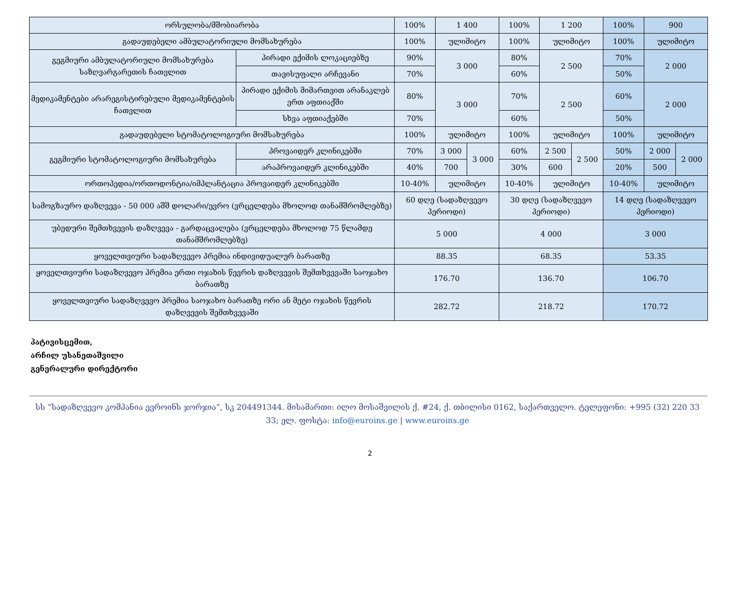| ორსულობა/მშობიარობა | | 100% | 1 400 | | 100% | 1 200 | | 100% | 900 | |
| გადაუდებელი ამბულატორიული მომსახურება | | 100% | ულიმიტო | | 100% | ულიმიტო | | 100% | ულიმიტო | |
| გეგმიური ამბულატორიული მომსახურება საზღვარგარეთის ჩათვლით | პირადი ექიმის ლოკაციებზე | 90% | 3 000 | | 80% | 2 500 | | 70% | 2 000 | |
| | თავისუფალი არჩევანი | 70% | | | 60% | | | 50% | | |
| მედიკამენტები არარეგისტირებული მედიკამენტების ჩათვლით | პირადი ექიმის მიმართვით არანაკლებ ერთ აფთიაქში | 80% | 3 000 | | 70% | 2 500 | | 60% | 2 000 | |
| | სხვა აფთიაქებში | 70% | | | 60% | | | 50% | | |
| გადაუდებელი სტომატოლოგიური მომსახურება | | 100% | ულიმიტო | | 100% | ულიმიტო | | 100% | ულიმიტო | |
| გეგმიური სტომატოლოგიური მომსახურება | პროვაიდერ კლინიკებში | 70% | 3 000 | 3 000 | 60% | 2 500 | 2 500 | 50% | 2 000 | 2 000 |
| | არაპროვაიდერ კლინიკებში | 40% | 700 | | 30% | 600 | | 20% | 500 | |
| ორთოპედია/ორთოდონტია/იმპლანტაცია პროვაიდერ კლინიკებში | | 10-40% | ულიმიტო | | 10-40% | ულიმიტო | | 10-40% | ულიმიტო | |
| სამოგზაურო დაზღვევა - 50 000 აშშ დოლარი/ევრო (ვრცელდება მხოლოდ თანამშრომლებზე) | | 60 დღე (სადაზღვევო პერიოდი) | | | 30 დღე (სადაზღვევო პერიოდი) | | | 14 დღე (სადაზღვევო პერიოდი) | | |
| უბედური შემთხვევის დაზღვევა - გარდაცვალება (ვრცელდება მხოლოდ 75 წლამდე თანამშრომლებზე) | | 5 000 | | | 4 000 | | | 3 000 | | |
| ყოველთვიური სადაზღვევო პრემია ინდივიდუალურ ბარათზე | | 88.35 | | | 68.35 | | | 53.35 | | |
| ყოველთვიური სადაზღვევო პრემია ერთი ოჯახის წევრის დაზღვევის შემთხვევაში საოჯახო ბარათზე | | 176.70 | | | 136.70 | | | 106.70 | | |
| ყოველთვიური სადაზღვევო პრემია საოჯახო ბარათზე ორი ან მეტი ოჯახის წევრის დაზღვევის შემთხვევაში | | 282.72 | | | 218.72 | | | 170.72 | | |
პატივისცემით,
არჩილ უსანეთაშვილი
გენერალური დირექტორი
სს “სადაზღვევო კომპანია ევროინს ჯორჯია“, სკ 204491344. მისამართი: ილო მოსაშვილის ქ. #24, ქ. თბილისი 0162, საქართველო. ტელეფონი: +995 (32) 220 33 33; ელ. ფოსტა: info@euroins.ge | www.euroins.ge
2